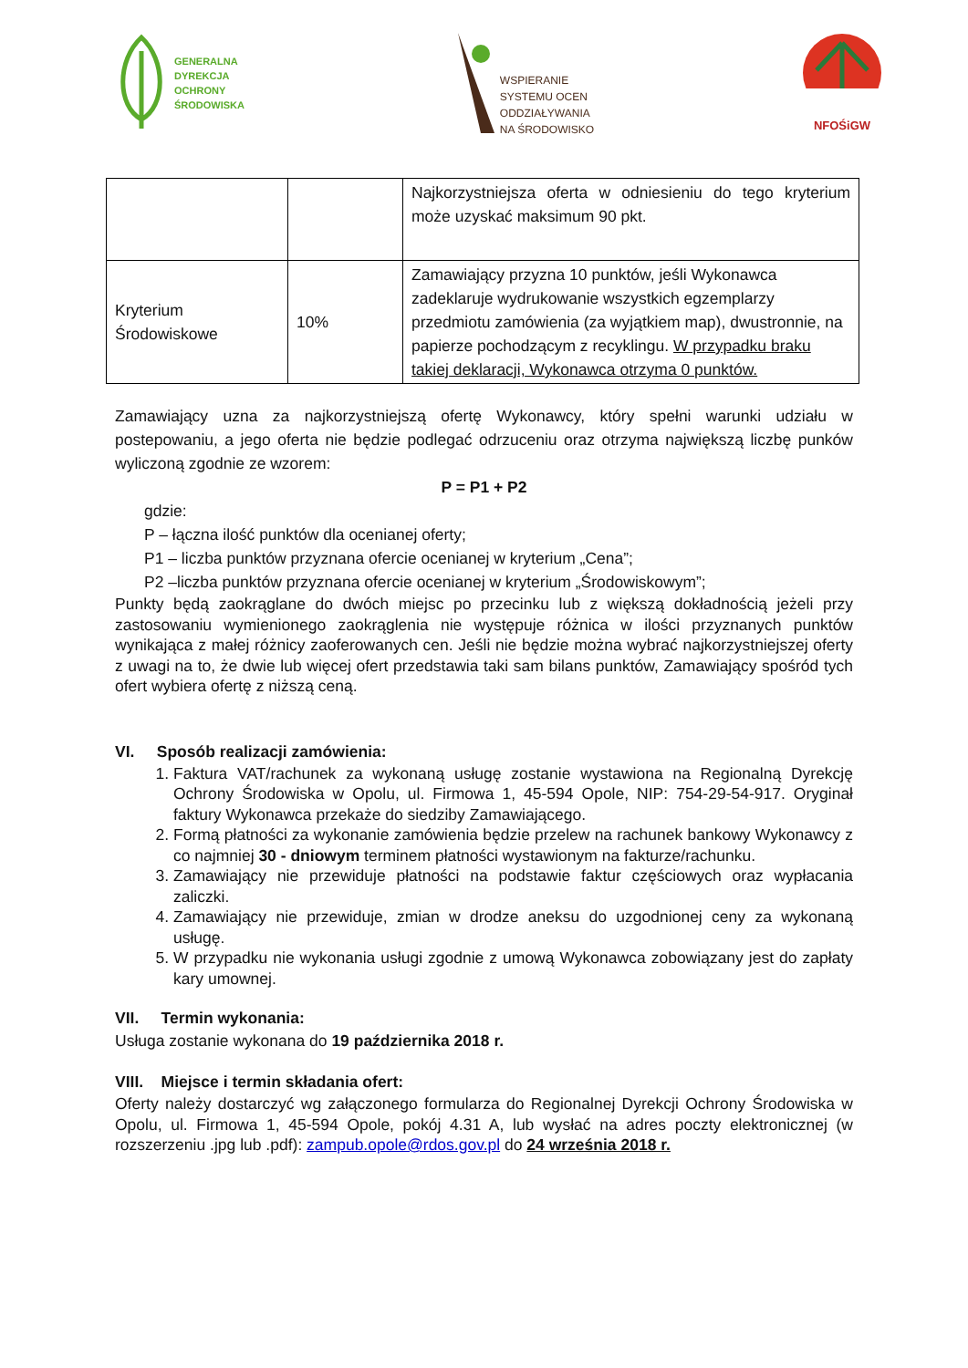GENERALNA
DYREKCJA
OCHRONY
ŚRODOWISKA
WSPIERANIE
SYSTEMU OCEN
ODDZIAŁYWANIA
NA ŚRODOWISKO
NFOŚiGW
| | | Najkorzystniejsza oferta w odniesieniu do tego kryterium może uzyskać maksimum 90 pkt. |
| Kryterium Środowiskowe | 10% | Zamawiający przyzna 10 punktów, jeśli Wykonawca zadeklaruje wydrukowanie wszystkich egzemplarzy przedmiotu zamówienia (za wyjątkiem map), dwustronnie, na papierze pochodzącym z recyklingu. W przypadku braku takiej deklaracji, Wykonawca otrzyma 0 punktów. |
Zamawiający uzna za najkorzystniejszą ofertę Wykonawcy, który spełni warunki udziału w postepowaniu, a jego oferta nie będzie podlegać odrzuceniu oraz otrzyma największą liczbę punków wyliczoną zgodnie ze wzorem:
P = P1 + P2
gdzie:
P – łączna ilość punktów dla ocenianej oferty;
P1 – liczba punktów przyznana ofercie ocenianej w kryterium „Cena”;
P2 –liczba punktów przyznana ofercie ocenianej w kryterium „Środowiskowym”;
Punkty będą zaokrąglane do dwóch miejsc po przecinku lub z większą dokładnością jeżeli przy zastosowaniu wymienionego zaokrąglenia nie występuje różnica w ilości przyznanych punktów wynikająca z małej różnicy zaoferowanych cen. Jeśli nie będzie można wybrać najkorzystniejszej oferty z uwagi na to, że dwie lub więcej ofert przedstawia taki sam bilans punktów, Zamawiający spośród tych ofert wybiera ofertę z niższą ceną.
VI. Sposób realizacji zamówienia:
1. Faktura VAT/rachunek za wykonaną usługę zostanie wystawiona na Regionalną Dyrekcję Ochrony Środowiska w Opolu, ul. Firmowa 1, 45-594 Opole, NIP: 754-29-54-917. Oryginał faktury Wykonawca przekaże do siedziby Zamawiającego.
2. Formą płatności za wykonanie zamówienia będzie przelew na rachunek bankowy Wykonawcy z co najmniej 30 - dniowym terminem płatności wystawionym na fakturze/rachunku.
3. Zamawiający nie przewiduje płatności na podstawie faktur częściowych oraz wypłacania zaliczki.
4. Zamawiający nie przewiduje, zmian w drodze aneksu do uzgodnionej ceny za wykonaną usługę.
5. W przypadku nie wykonania usługi zgodnie z umową Wykonawca zobowiązany jest do zapłaty kary umownej.
VII. Termin wykonania:
Usługa zostanie wykonana do 19 października 2018 r.
VIII. Miejsce i termin składania ofert:
Oferty należy dostarczyć wg załączonego formularza do Regionalnej Dyrekcji Ochrony Środowiska w Opolu, ul. Firmowa 1, 45-594 Opole, pokój 4.31 A, lub wysłać na adres poczty elektronicznej (w rozszerzeniu .jpg lub .pdf): zampub.opole@rdos.gov.pl do 24 września 2018 r.